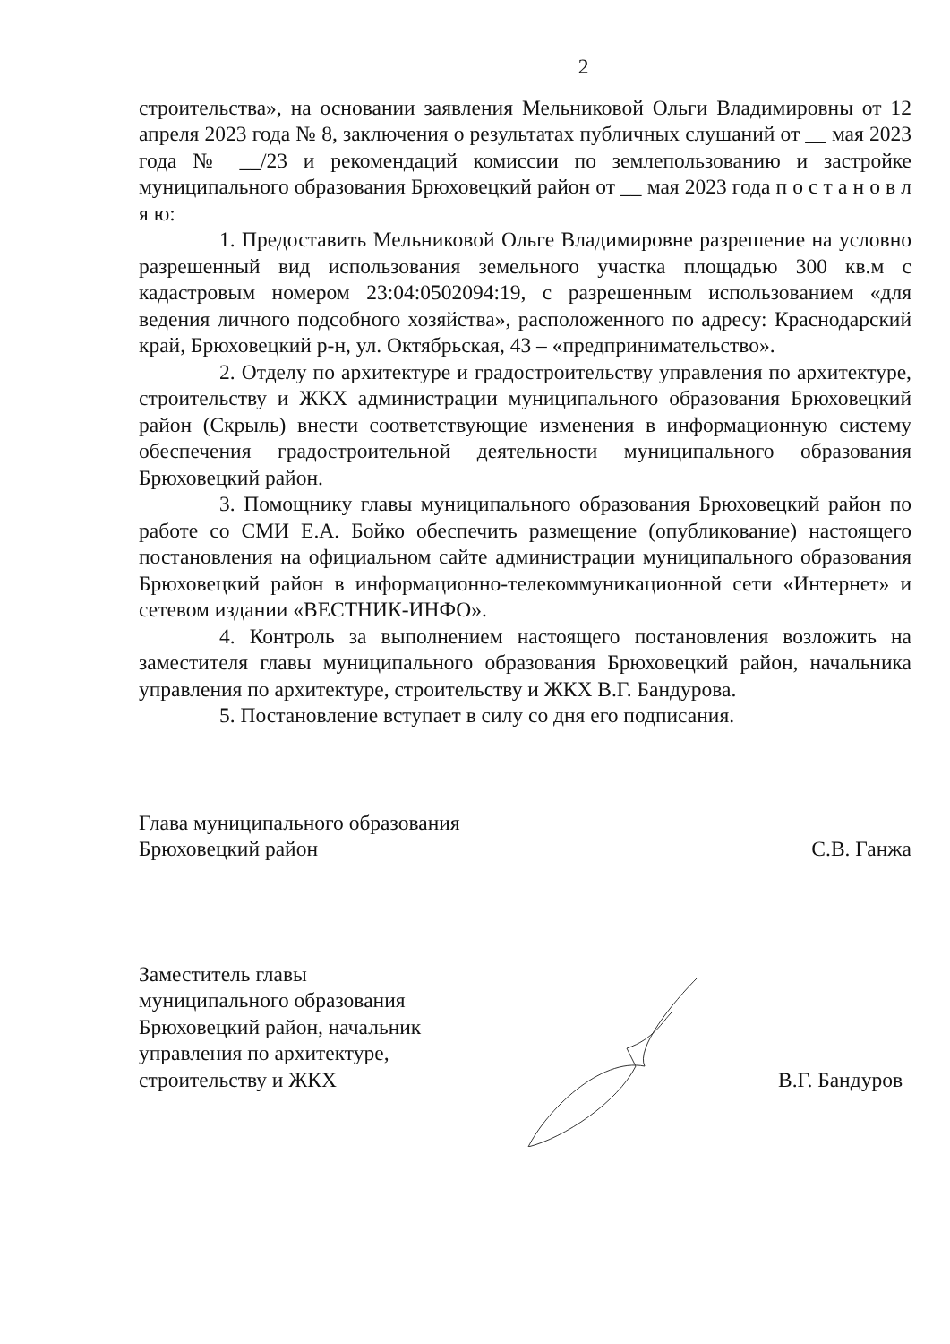2
строительства», на основании заявления Мельниковой Ольги Владимировны от 12 апреля 2023 года № 8, заключения о результатах публичных слушаний от __ мая 2023 года № __/23 и рекомендаций комиссии по землепользованию и застройке муниципального образования Брюховецкий район от __ мая 2023 года п о с т а н о в л я ю:
1. Предоставить Мельниковой Ольге Владимировне разрешение на условно разрешенный вид использования земельного участка площадью 300 кв.м с кадастровым номером 23:04:0502094:19, с разрешенным использованием «для ведения личного подсобного хозяйства», расположенного по адресу: Краснодарский край, Брюховецкий р-н, ул. Октябрьская, 43 – «предпринимательство».
2. Отделу по архитектуре и градостроительству управления по архитектуре, строительству и ЖКХ администрации муниципального образования Брюховецкий район (Скрыль) внести соответствующие изменения в информационную систему обеспечения градостроительной деятельности муниципального образования Брюховецкий район.
3. Помощнику главы муниципального образования Брюховецкий район по работе со СМИ Е.А. Бойко обеспечить размещение (опубликование) настоящего постановления на официальном сайте администрации муниципального образования Брюховецкий район в информационно-телекоммуникационной сети «Интернет» и сетевом издании «ВЕСТНИК-ИНФО».
4. Контроль за выполнением настоящего постановления возложить на заместителя главы муниципального образования Брюховецкий район, начальника управления по архитектуре, строительству и ЖКХ В.Г. Бандурова.
5. Постановление вступает в силу со дня его подписания.
Глава муниципального образования
Брюховецкий район
С.В. Ганжа
Заместитель главы
муниципального образования
Брюховецкий район, начальник
управления по архитектуре,
строительству и ЖКХ
В.Г. Бандуров